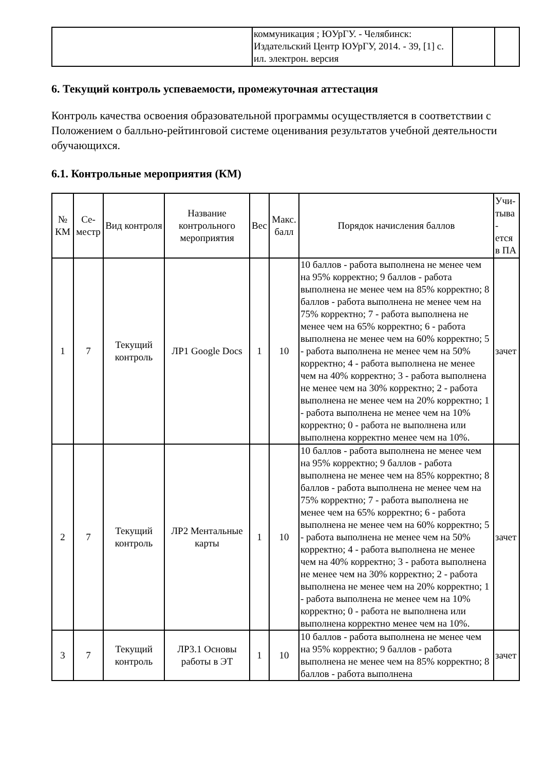| | коммуникация ; ЮУрГУ. - Челябинск: Издательский Центр ЮУрГУ, 2014. - 39, [1] с. ил. электрон. версия | | |
6. Текущий контроль успеваемости, промежуточная аттестация
Контроль качества освоения образовательной программы осуществляется в соответствии с Положением о балльно-рейтинговой системе оценивания результатов учебной деятельности обучающихся.
6.1. Контрольные мероприятия (КМ)
| № КМ | Се-местр | Вид контроля | Название контрольного мероприятия | Вес | Макс. балл | Порядок начисления баллов | Учи-тыва - ется в ПА |
| --- | --- | --- | --- | --- | --- | --- | --- |
| 1 | 7 | Текущий контроль | ЛР1 Google Docs | 1 | 10 | 10 баллов - работа выполнена не менее чем на 95% корректно; 9 баллов - работа выполнена не менее чем на 85% корректно; 8 баллов - работа выполнена не менее чем на 75% корректно; 7 - работа выполнена не менее чем на 65% корректно; 6 - работа выполнена не менее чем на 60% корректно; 5 - работа выполнена не менее чем на 50% корректно; 4 - работа выполнена не менее чем на 40% корректно; 3 - работа выполнена не менее чем на 30% корректно; 2 - работа выполнена не менее чем на 20% корректно; 1 - работа выполнена не менее чем на 10% корректно; 0 - работа не выполнена или выполнена корректно менее чем на 10%. | зачет |
| 2 | 7 | Текущий контроль | ЛР2 Ментальные карты | 1 | 10 | 10 баллов - работа выполнена не менее чем на 95% корректно; 9 баллов - работа выполнена не менее чем на 85% корректно; 8 баллов - работа выполнена не менее чем на 75% корректно; 7 - работа выполнена не менее чем на 65% корректно; 6 - работа выполнена не менее чем на 60% корректно; 5 - работа выполнена не менее чем на 50% корректно; 4 - работа выполнена не менее чем на 40% корректно; 3 - работа выполнена не менее чем на 30% корректно; 2 - работа выполнена не менее чем на 20% корректно; 1 - работа выполнена не менее чем на 10% корректно; 0 - работа не выполнена или выполнена корректно менее чем на 10%. | зачет |
| 3 | 7 | Текущий контроль | ЛР3.1 Основы работы в ЭТ | 1 | 10 | 10 баллов - работа выполнена не менее чем на 95% корректно; 9 баллов - работа выполнена не менее чем на 85% корректно; 8 баллов - работа выполнена | зачет |